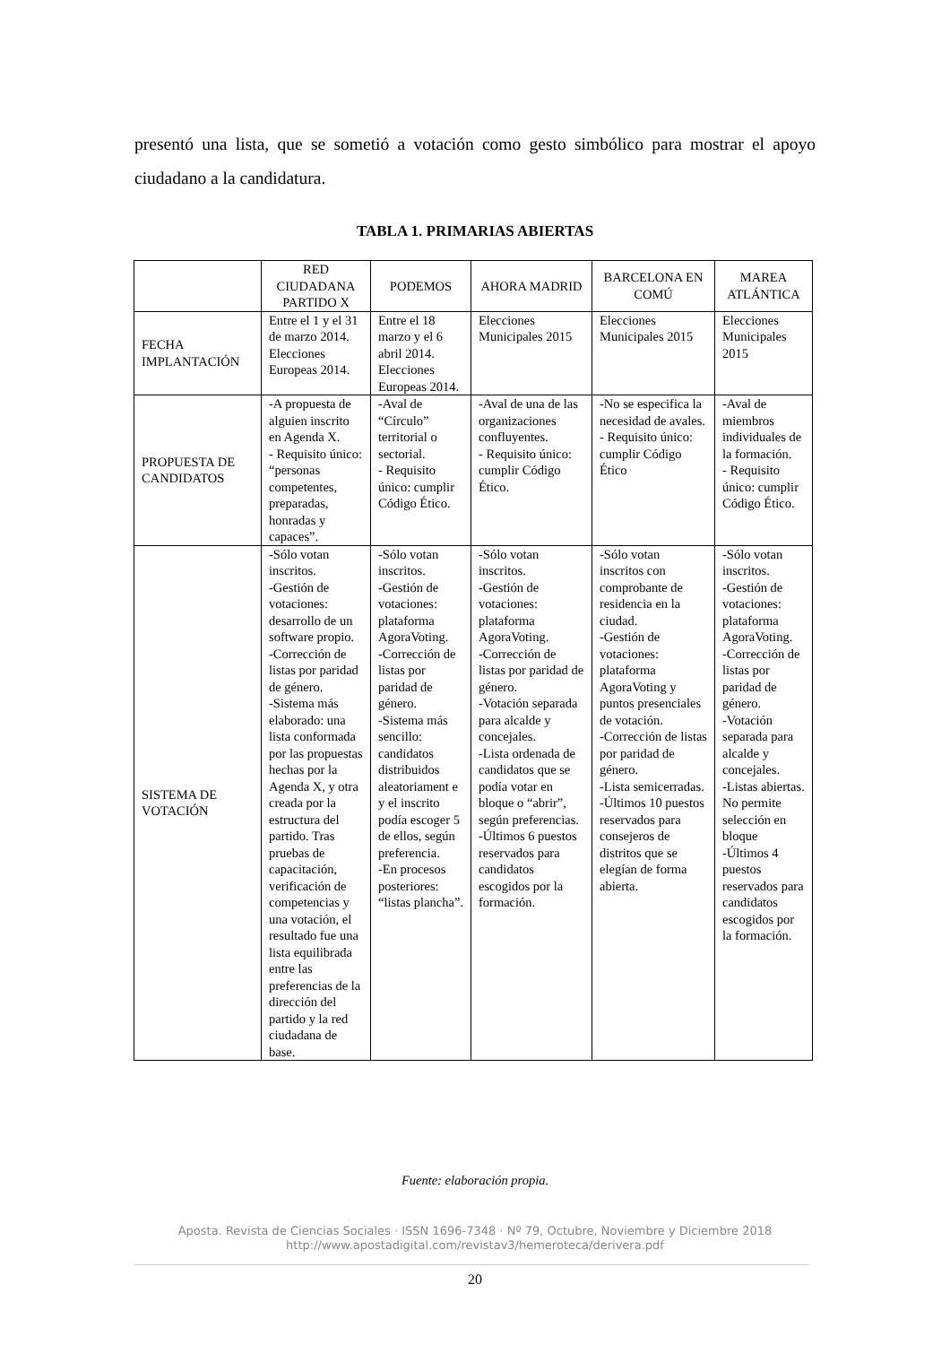presentó una lista, que se sometió a votación como gesto simbólico para mostrar el apoyo ciudadano a la candidatura.
TABLA 1. PRIMARIAS ABIERTAS
| | RED CIUDADANA PARTIDO X | PODEMOS | AHORA MADRID | BARCELONA EN COMÚ | MAREA ATLÁNTICA |
| --- | --- | --- | --- | --- | --- |
| FECHA IMPLANTACIÓN | Entre el 1 y el 31 de marzo 2014. Elecciones Europeas 2014. | Entre el 18 marzo y el 6 abril 2014. Elecciones Europeas 2014. | Elecciones Municipales 2015 | Elecciones Municipales 2015 | Elecciones Municipales 2015 |
| PROPUESTA DE CANDIDATOS | -A propuesta de alguien inscrito en Agenda X. - Requisito único: “personas competentes, preparadas, honradas y capaces”. | -Aval de “Círculo” territorial o sectorial. - Requisito único: cumplir Código Ético. | -Aval de una de las organizaciones confluyentes. - Requisito único: cumplir Código Ético. | -No se especifica la necesidad de avales. - Requisito único: cumplir Código Ético | -Aval de miembros individuales de la formación. - Requisito único: cumplir Código Ético. |
| SISTEMA DE VOTACIÓN | -Sólo votan inscritos. -Gestión de votaciones: desarrollo de un software propio. -Corrección de listas por paridad de género. -Sistema más elaborado: una lista conformada por las propuestas hechas por la Agenda X, y otra creada por la estructura del partido. Tras pruebas de capacitación, verificación de competencias y una votación, el resultado fue una lista equilibrada entre las preferencias de la dirección del partido y la red ciudadana de base. | -Sólo votan inscritos. -Gestión de votaciones: plataforma AgoraVoting. -Corrección de listas por paridad de género. -Sistema más sencillo: candidatos distribuidos aleatoriament e y el inscrito podía escoger 5 de ellos, según preferencia. -En procesos posteriores: “listas plancha”. | -Sólo votan inscritos. -Gestión de votaciones: plataforma AgoraVoting. -Corrección de listas por paridad de género. -Votación separada para alcalde y concejales. -Lista ordenada de candidatos que se podía votar en bloque o “abrir”, según preferencias. -Últimos 6 puestos reservados para candidatos escogidos por la formación. | -Sólo votan inscritos con comprobante de residencia en la ciudad. -Gestión de votaciones: plataforma AgoraVoting y puntos presenciales de votación. -Corrección de listas por paridad de género. -Lista semicerradas. -Últimos 10 puestos reservados para consejeros de distritos que se elegían de forma abierta. | -Sólo votan inscritos. -Gestión de votaciones: plataforma AgoraVoting. -Corrección de listas por paridad de género. -Votación separada para alcalde y concejales. -Listas abiertas. No permite selección en bloque -Últimos 4 puestos reservados para candidatos escogidos por la formación. |
Fuente: elaboración propia.
Aposta. Revista de Ciencias Sociales · ISSN 1696-7348 · Nº 79, Octubre, Noviembre y Diciembre 2018
http://www.apostadigital.com/revistav3/hemeroteca/derivera.pdf
20